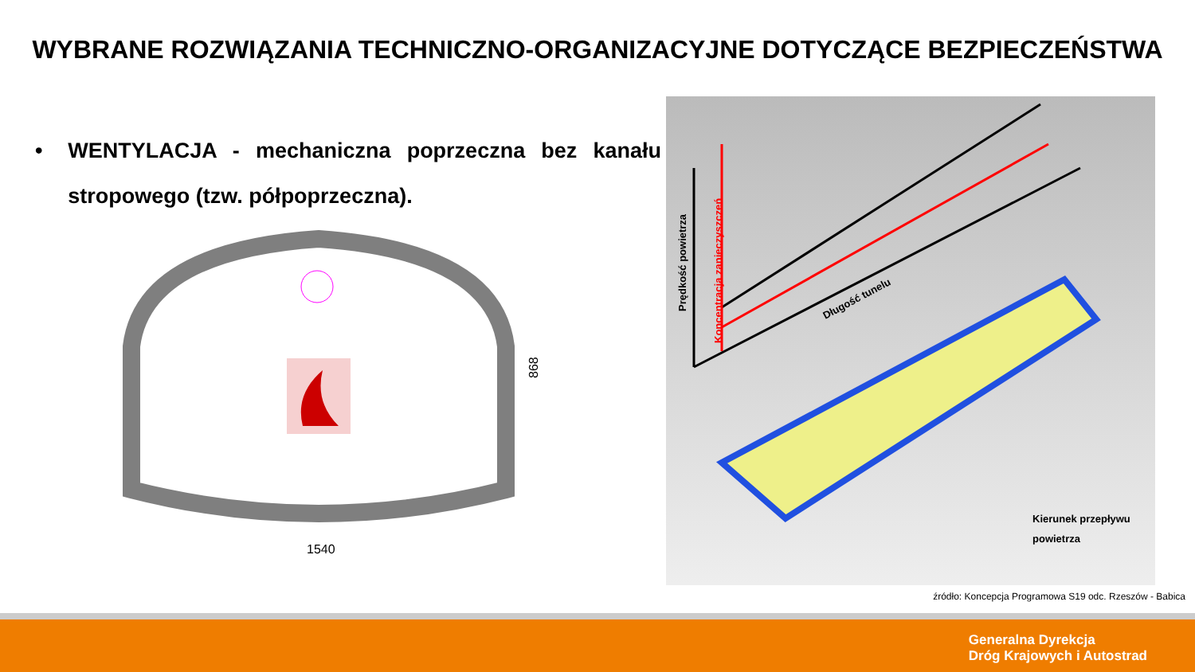WYBRANE ROZWIĄZANIA TECHNICZNO-ORGANIZACYJNE DOTYCZĄCE BEZPIECZEŃSTWA
• WENTYLACJA - mechaniczna poprzeczna bez kanału stropowego (tzw. półpoprzeczna).
1540
868
Prędkość powietrza
Koncentracja zanieczyszczeń
Długość tunelu
Kierunek przepływu
powietrza
źródło: Koncepcja Programowa S19 odc. Rzeszów - Babica
Generalna Dyrekcja
Dróg Krajowych i Autostrad